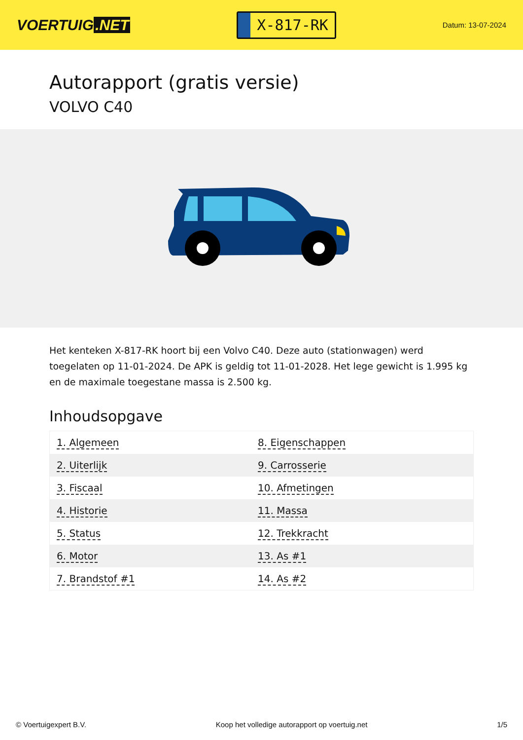VOERTUIG.NET
X-817-RK
Datum: 13-07-2024
Autorapport (gratis versie)
VOLVO C40
Het kenteken X-817-RK hoort bij een Volvo C40. Deze auto (stationwagen) werd toegelaten op 11-01-2024. De APK is geldig tot 11-01-2028. Het lege gewicht is 1.995 kg en de maximale toegestane massa is 2.500 kg.
Inhoudsopgave
| 1. Algemeen | 8. Eigenschappen |
| 2. Uiterlijk | 9. Carrosserie |
| 3. Fiscaal | 10. Afmetingen |
| 4. Historie | 11. Massa |
| 5. Status | 12. Trekkracht |
| 6. Motor | 13. As #1 |
| 7. Brandstof #1 | 14. As #2 |
© Voertuigexpert B.V. Koop het volledige autorapport op voertuig.net 1/5